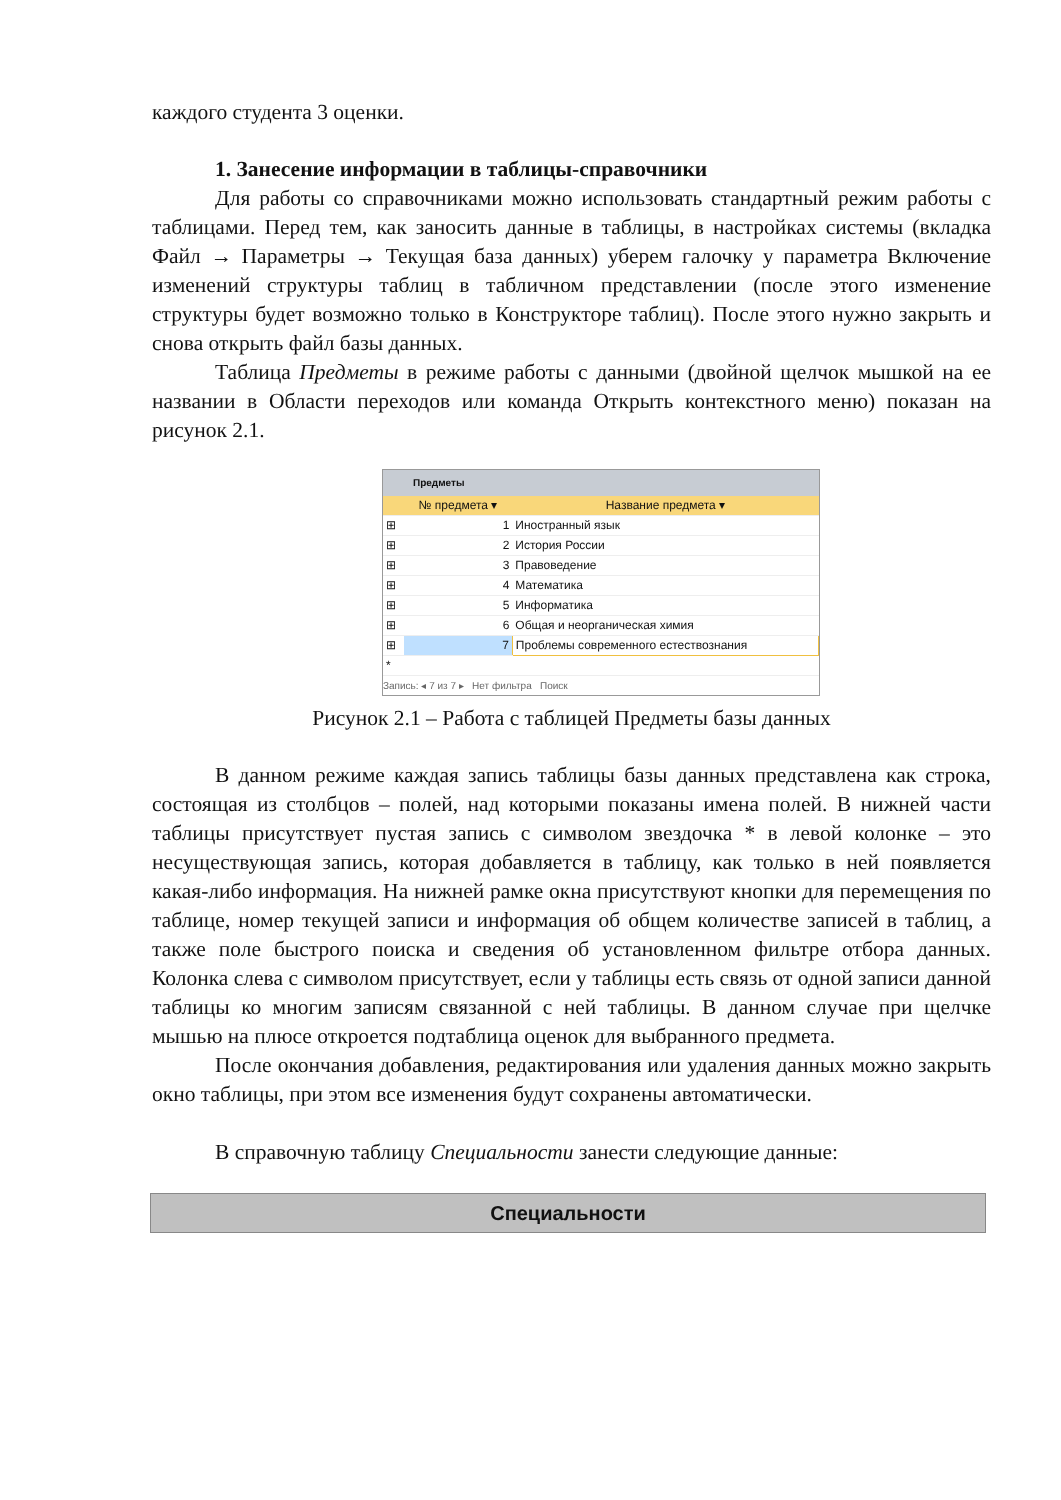каждого студента 3 оценки.
1. Занесение информации в таблицы-справочники
Для работы со справочниками можно использовать стандартный режим работы с таблицами. Перед тем, как заносить данные в таблицы, в настройках системы (вкладка Файл → Параметры → Текущая база данных) уберем галочку у параметра Включение изменений структуры таблиц в табличном представлении (после этого изменение структуры будет возможно только в Конструкторе таблиц). После этого нужно закрыть и снова открыть файл базы данных.
Таблица Предметы в режиме работы с данными (двойной щелчок мышкой на ее названии в Области переходов или команда Открыть контекстного меню) показан на рисунок 2.1.
Предметы
| | № предмета ▾ | Название предмета ▾ |
| --- | --- | --- |
| ⊞ | 1 | Иностранный язык |
| ⊞ | 2 | История России |
| ⊞ | 3 | Правоведение |
| ⊞ | 4 | Математика |
| ⊞ | 5 | Информатика |
| ⊞ | 6 | Общая и неорганическая химия |
| ⊞ | 7 | Проблемы современного естествознания |
| * | | |
Запись: ◂ 7 из 7 ▸ Нет фильтра Поиск
Рисунок 2.1 – Работа с таблицей Предметы базы данных
В данном режиме каждая запись таблицы базы данных представлена как строка, состоящая из столбцов – полей, над которыми показаны имена полей. В нижней части таблицы присутствует пустая запись с символом звездочка * в левой колонке – это несуществующая запись, которая добавляется в таблицу, как только в ней появляется какая-либо информация. На нижней рамке окна присутствуют кнопки для перемещения по таблице, номер текущей записи и информация об общем количестве записей в таблиц, а также поле быстрого поиска и сведения об установленном фильтре отбора данных. Колонка слева с символом присутствует, если у таблицы есть связь от одной записи данной таблицы ко многим записям связанной с ней таблицы. В данном случае при щелчке мышью на плюсе откроется подтаблица оценок для выбранного предмета.
После окончания добавления, редактирования или удаления данных можно закрыть окно таблицы, при этом все изменения будут сохранены автоматически.
В справочную таблицу Специальности занести следующие данные:
| Специальности |
| --- |